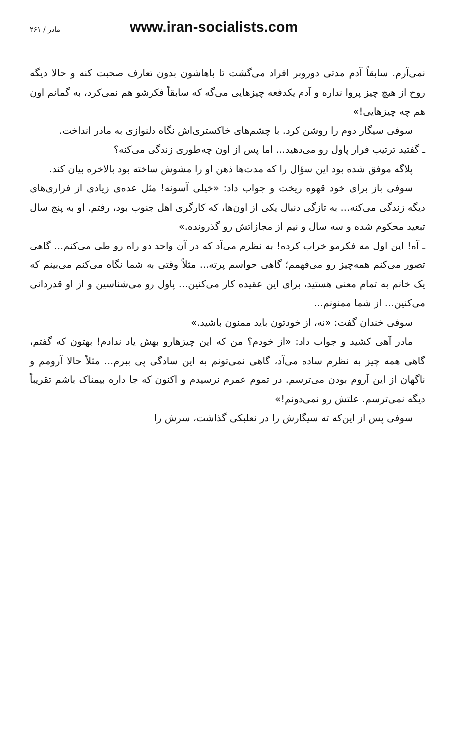مادر / ۲۶۱ www.iran-socialists.com
نمی‌آرم. سابقاً آدم مدتی دوروبر افراد می‌گشت تا باهاشون بدون تعارف صحبت کنه و حالا دیگه روح از هیچ چیز پروا نداره و آدم یکدفعه چیزهایی می‌گه که سابقاً فکرشو هم نمی‌کرد، به گمانم اون هم چه چیزهایی!»
سوفی سیگار دوم را روشن کرد. با چشم‌های خاکستری‌اش نگاه دلنوازی به مادر انداخت.
ـ گفتید ترتیب فرار پاول رو می‌دهید... اما پس از اون چه‌طوری زندگی می‌کنه؟
پلاگه موفق شده بود این سؤال را که مدت‌ها ذهن او را مشوش ساخته بود بالاخره بیان کند.
سوفی باز برای خود قهوه ریخت و جواب داد: «خیلی آسونه! مثل عده‌ی زیادی از فراری‌های دیگه زندگی می‌کنه... به تازگی دنبال یکی از اون‌ها، که کارگری اهل جنوب بود، رفتم. او به پنج سال تبعید محکوم شده و سه سال و نیم از مجازاتش رو گذرونده.»
ـ آه! این اول مه فکرمو خراب کرده! به نظرم می‌آد که در آن واحد دو راه رو طی می‌کنم... گاهی تصور می‌کنم همه‌چیز رو می‌فهمم؛ گاهی حواسم پرته... مثلاً وقتی به شما نگاه می‌کنم می‌بینم که یک خانم به تمام معنی هستید، برای این عقیده کار می‌کنین... پاول رو می‌شناسین و از او قدردانی می‌کنین... از شما ممنونم...
سوفی خندان گفت: «نه، از خودتون باید ممنون باشید.»
مادر آهی کشید و جواب داد: «از خودم؟ من که این چیزهارو بهش یاد ندادم! بهتون که گفتم، گاهی همه چیز به نظرم ساده می‌آد، گاهی نمی‌تونم به این سادگی پی ببرم... مثلاً حالا آرومم و ناگهان از این آروم بودن می‌ترسم. در تموم عمرم نرسیدم و اکنون که جا داره بیمناک باشم تقریباً دیگه نمی‌ترسم. علتش رو نمی‌دونم!»
سوفی پس از این‌که ته سیگارش را در نعلبکی گذاشت، سرش را